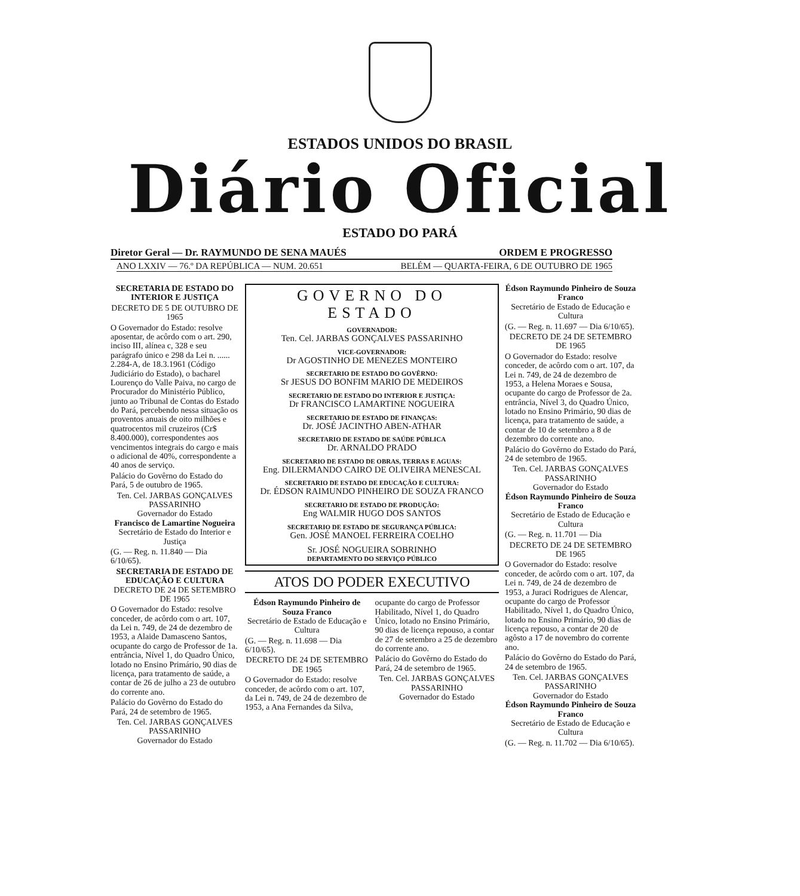ESTADOS UNIDOS DO BRASIL
Diário Oficial
ESTADO DO PARÁ
Diretor Geral — Dr. RAYMUNDO DE SENA MAUÉS ORDEM E PROGRESSO
ANO LXXIV — 76.º DA REPÚBLICA — NUM. 20.651 BELÉM — QUARTA-FEIRA, 6 DE OUTUBRO DE 1965
SECRETARIA DE ESTADO DO INTERIOR E JUSTIÇA
DECRETO DE 5 DE OUTUBRO DE 1965
O Governador do Estado: resolve aposentar, de acôrdo com o art. 290, inciso III, alínea c, 328 e seu parágrafo único e 298 da Lei n. ...... 2.284-A, de 18.3.1961 (Código Judiciário do Estado), o bacharel Lourenço do Valle Paiva, no cargo de Procurador do Ministério Público, junto ao Tribunal de Contas do Estado do Pará, percebendo nessa situação os proventos anuais de oito milhões e quatrocentos mil cruzeiros (Cr$ 8.400.000), correspondentes aos vencimentos integrais do cargo e mais o adicional de 40%, correspondente a 40 anos de serviço.
Palácio do Govêrno do Estado do Pará, 5 de outubro de 1965.
Ten. Cel. JARBAS GONÇALVES PASSARINHO
Governador do Estado
Francisco de Lamartine Nogueira
Secretário de Estado do Interior e Justiça
(G. — Reg. n. 11.840 — Dia 6/10/65).
SECRETARIA DE ESTADO DE EDUCAÇÃO E CULTURA
DECRETO DE 24 DE SETEMBRO DE 1965
O Governador do Estado: resolve conceder, de acôrdo com o art. 107, da Lei n. 749, de 24 de dezembro de 1953, a Alaide Damasceno Santos, ocupante do cargo de Professor de 1a. entrância, Nível 1, do Quadro Único, lotado no Ensino Primário, 90 dias de licença, para tratamento de saúde, a contar de 26 de julho a 23 de outubro do corrente ano.
Palácio do Govêrno do Estado do Pará, 24 de setembro de 1965.
Ten. Cel. JARBAS GONÇALVES PASSARINHO
Governador do Estado
GOVERNO DO ESTADO
GOVERNADOR:
Ten. Cel. JARBAS GONÇALVES PASSARINHO
VICE-GOVERNADOR:
Dr AGOSTINHO DE MENEZES MONTEIRO
SECRETARIO DE ESTADO DO GOVÊRNO:
Sr JESUS DO BONFIM MARIO DE MEDEIROS
SECRETARIO DE ESTADO DO INTERIOR E JUSTIÇA:
Dr FRANCISCO LAMARTINE NOGUEIRA
SECRETARIO DE ESTADO DE FINANÇAS:
Dr. JOSÉ JACINTHO ABEN-ATHAR
SECRETARIO DE ESTADO DE SAÚDE PÚBLICA
Dr. ARNALDO PRADO
SECRETARIO DE ESTADO DE OBRAS, TERRAS E AGUAS:
Eng. DILERMANDO CAIRO DE OLIVEIRA MENESCAL
SECRETARIO DE ESTADO DE EDUCAÇÃO E CULTURA:
Dr. ÉDSON RAIMUNDO PINHEIRO DE SOUZA FRANCO
SECRETARIO DE ESTADO DE PRODUÇÃO:
Eng WALMIR HUGO DOS SANTOS
SECRETARIO DE ESTADO DE SEGURANÇA PÚBLICA:
Gen. JOSÉ MANOEL FERREIRA COELHO
Sr. JOSÉ NOGUEIRA SOBRINHO
DEPARTAMENTO DO SERVIÇO PÚBLICO
ATOS DO PODER EXECUTIVO
Édson Raymundo Pinheiro de Souza Franco
Secretário de Estado de Educação e Cultura
(G. — Reg. n. 11.698 — Dia 6/10/65).
DECRETO DE 24 DE SETEMBRO DE 1965
O Governador do Estado: resolve conceder, de acôrdo com o art. 107, da Lei n. 749, de 24 de dezembro de 1953, a Ana Fernandes da Silva,
ocupante do cargo de Professor Habilitado, Nível 1, do Quadro Único, lotado no Ensino Primário, 90 dias de licença repouso, a contar de 27 de setembro a 25 de dezembro do corrente ano.
Palácio do Govêrno do Estado do Pará, 24 de setembro de 1965.
Ten. Cel. JARBAS GONÇALVES PASSARINHO
Governador do Estado
Édson Raymundo Pinheiro de Souza Franco
Secretário de Estado de Educação e Cultura
(G. — Reg. n. 11.697 — Dia 6/10/65).
DECRETO DE 24 DE SETEMBRO DE 1965
O Governador do Estado: resolve conceder, de acôrdo com o art. 107, da Lei n. 749, de 24 de dezembro de 1953, a Helena Moraes e Sousa, ocupante do cargo de Professor de 2a. entrância, Nível 3, do Quadro Único, lotado no Ensino Primário, 90 dias de licença, para tratamento de saúde, a contar de 10 de setembro a 8 de dezembro do corrente ano.
Palácio do Govêrno do Estado do Pará, 24 de setembro de 1965.
Ten. Cel. JARBAS GONÇALVES PASSARINHO
Governador do Estado
Édson Raymundo Pinheiro de Souza Franco
Secretário de Estado de Educação e Cultura
(G. — Reg. n. 11.701 — Dia
DECRETO DE 24 DE SETEMBRO DE 1965
O Governador do Estado: resolve conceder, de acôrdo com o art. 107, da Lei n. 749, de 24 de dezembro de 1953, a Juraci Rodrigues de Alencar, ocupante do cargo de Professor Habilitado, Nível 1, do Quadro Único, lotado no Ensino Primário, 90 dias de licença repouso, a contar de 20 de agôsto a 17 de novembro do corrente ano.
Palácio do Govêrno do Estado do Pará, 24 de setembro de 1965.
Ten. Cel. JARBAS GONÇALVES PASSARINHO
Governador do Estado
Édson Raymundo Pinheiro de Souza Franco
Secretário de Estado de Educação e Cultura
(G. — Reg. n. 11.702 — Dia 6/10/65).